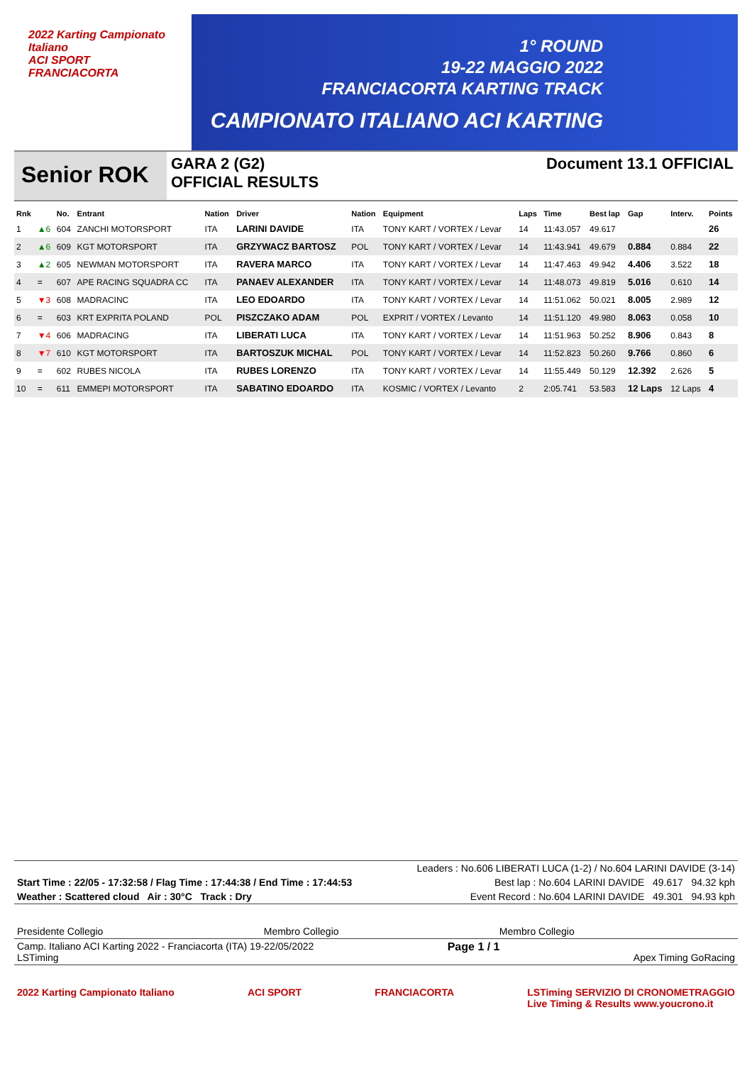2022 Karting Campionato Italiano
ACI SPORT
FRANCIACORTA
1° ROUND
19-22 MAGGIO 2022
FRANCIACORTA KARTING TRACK
CAMPIONATO ITALIANO ACI KARTING
Senior ROK
GARA 2 (G2)
OFFICIAL RESULTS
Document 13.1 OFFICIAL
| Rnk | | No. | Entrant | Nation | Driver | Nation | Equipment | Laps | Time | Best lap | Gap | Interv. | Points |
| --- | --- | --- | --- | --- | --- | --- | --- | --- | --- | --- | --- | --- | --- |
| 1 | ▲6 | 604 | ZANCHI MOTORSPORT | ITA | LARINI DAVIDE | ITA | TONY KART / VORTEX / Levar | 14 | 11:43.057 | 49.617 | | | 26 |
| 2 | ▲6 | 609 | KGT MOTORSPORT | ITA | GRZYWACZ BARTOSZ | POL | TONY KART / VORTEX / Levar | 14 | 11:43.941 | 49.679 | 0.884 | 0.884 | 22 |
| 3 | ▲2 | 605 | NEWMAN MOTORSPORT | ITA | RAVERA MARCO | ITA | TONY KART / VORTEX / Levar | 14 | 11:47.463 | 49.942 | 4.406 | 3.522 | 18 |
| 4 | = | 607 | APE RACING SQUADRA CC | ITA | PANAEV ALEXANDER | ITA | TONY KART / VORTEX / Levar | 14 | 11:48.073 | 49.819 | 5.016 | 0.610 | 14 |
| 5 | ▼3 | 608 | MADRACINC | ITA | LEO EDOARDO | ITA | TONY KART / VORTEX / Levar | 14 | 11:51.062 | 50.021 | 8.005 | 2.989 | 12 |
| 6 | = | 603 | KRT EXPRITA POLAND | POL | PISZCZAKO ADAM | POL | EXPRIT / VORTEX / Levanto | 14 | 11:51.120 | 49.980 | 8.063 | 0.058 | 10 |
| 7 | ▼4 | 606 | MADRACING | ITA | LIBERATI LUCA | ITA | TONY KART / VORTEX / Levar | 14 | 11:51.963 | 50.252 | 8.906 | 0.843 | 8 |
| 8 | ▼7 | 610 | KGT MOTORSPORT | ITA | BARTOSZUK MICHAL | POL | TONY KART / VORTEX / Levar | 14 | 11:52.823 | 50.260 | 9.766 | 0.860 | 6 |
| 9 | = | 602 | RUBES NICOLA | ITA | RUBES LORENZO | ITA | TONY KART / VORTEX / Levar | 14 | 11:55.449 | 50.129 | 12.392 | 2.626 | 5 |
| 10 | = | 611 | EMMEPI MOTORSPORT | ITA | SABATINO EDOARDO | ITA | KOSMIC / VORTEX / Levanto | 2 | 2:05.741 | 53.583 | 12 Laps | 12 Laps | 4 |
Leaders : No.606 LIBERATI LUCA (1-2) / No.604 LARINI DAVIDE (3-14)
Start Time : 22/05 - 17:32:58 / Flag Time : 17:44:38 / End Time : 17:44:53 Best lap : No.604 LARINI DAVIDE 49.617 94.32 kph
Weather : Scattered cloud Air : 30°C Track : Dry Event Record : No.604 LARINI DAVIDE 49.301 94.93 kph
Presidente Collegio Membro Collegio Membro Collegio
Camp. Italiano ACI Karting 2022 - Franciacorta (ITA) 19-22/05/2022
LSTiming Page 1 / 1
Apex Timing GoRacing
2022 Karting Campionato Italiano ACI SPORT FRANCIACORTA LSTiming SERVIZIO DI CRONOMETRAGGIO
Live Timing & Results www.youcrono.it